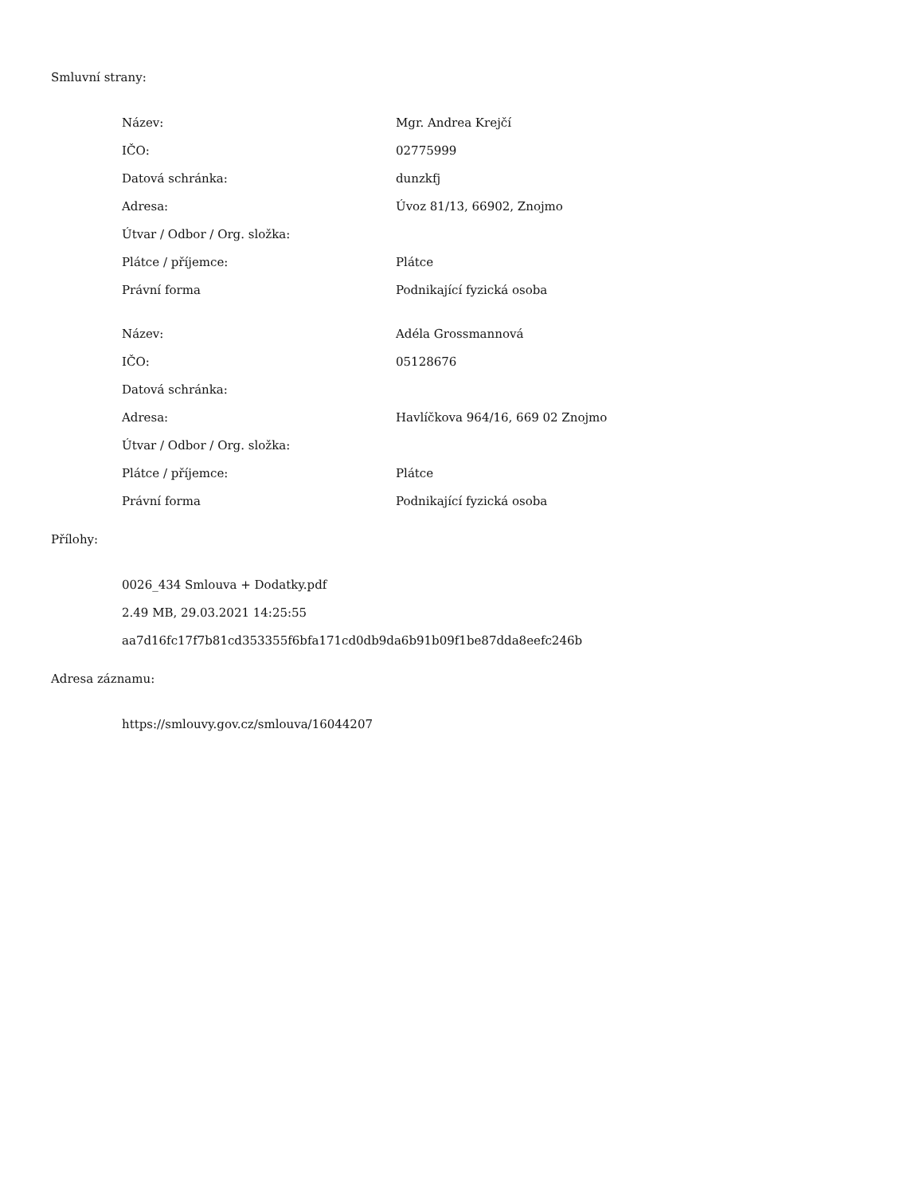Smluvní strany:
| Název: | Mgr. Andrea Krejčí |
| IČO: | 02775999 |
| Datová schránka: | dunzkfj |
| Adresa: | Úvoz 81/13, 66902, Znojmo |
| Útvar / Odbor / Org. složka: | |
| Plátce / příjemce: | Plátce |
| Právní forma | Podnikající fyzická osoba |
| Název: | Adéla Grossmannová |
| IČO: | 05128676 |
| Datová schránka: | |
| Adresa: | Havlíčkova 964/16, 669 02 Znojmo |
| Útvar / Odbor / Org. složka: | |
| Plátce / příjemce: | Plátce |
| Právní forma | Podnikající fyzická osoba |
Přílohy:
| 0026_434 Smlouva + Dodatky.pdf |
| 2.49 MB, 29.03.2021 14:25:55 |
| aa7d16fc17f7b81cd353355f6bfa171cd0db9da6b91b09f1be87dda8eefc246b |
Adresa záznamu:
| https://smlouvy.gov.cz/smlouva/16044207 |